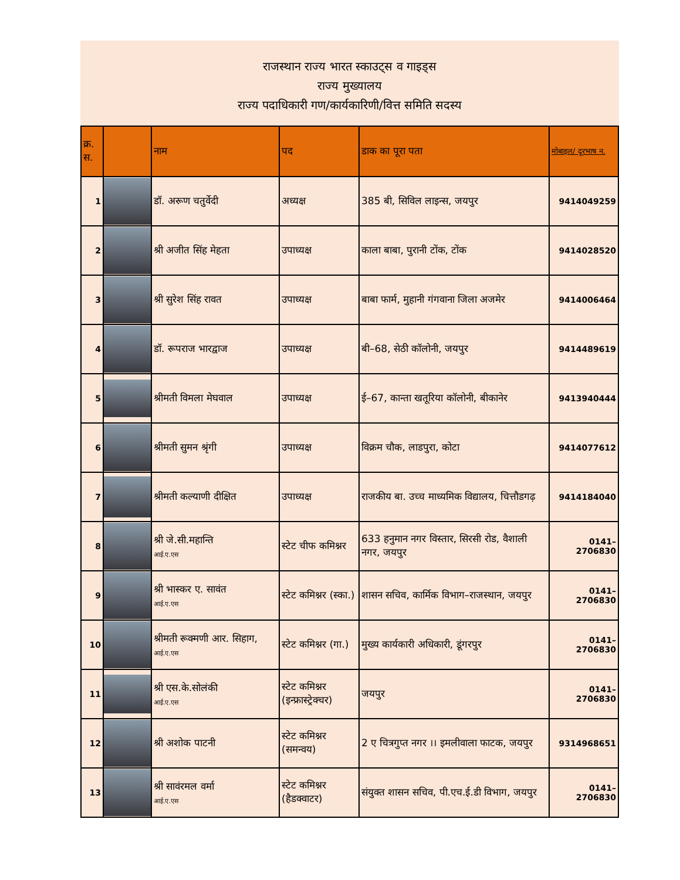राजस्थान राज्य भारत स्काउट्स व गाइड्स
राज्य मुख्यालय
राज्य पदाधिकारी गण/कार्यकारिणी/वित्त समिति सदस्य
| क्र. स. | | नाम | पद | डाक का पूरा पता | मोबाइल/ दूरभाष न. |
| --- | --- | --- | --- | --- | --- |
| 1 | | डॉ. अरूण चतुर्वेदी | अध्यक्ष | 385 बी, सिविल लाइन्स, जयपुर | 9414049259 |
| 2 | | श्री अजीत सिंह मेहता | उपाध्यक्ष | काला बाबा, पुरानी टोंक, टोंक | 9414028520 |
| 3 | | श्री सुरेश सिंह रावत | उपाध्यक्ष | बाबा फार्म, मुहानी गंगवाना जिला अजमेर | 9414006464 |
| 4 | | डॉ. रूपराज भारद्वाज | उपाध्यक्ष | बी–68, सेठी कॉलोनी, जयपुर | 9414489619 |
| 5 | | श्रीमती विमला मेघवाल | उपाध्यक्ष | ई–67, कान्ता खतूरिया कॉलोनी, बीकानेर | 9413940444 |
| 6 | | श्रीमती सुमन श्रृंगी | उपाध्यक्ष | विक्रम चौक, लाडपुरा, कोटा | 9414077612 |
| 7 | | श्रीमती कल्याणी दीक्षित | उपाध्यक्ष | राजकीय बा. उच्च माध्यमिक विद्यालय, चित्तौडगढ़ | 9414184040 |
| 8 | | श्री जे.सी.महान्ति आई.ए.एस | स्टेट चीफ कमिश्नर | 633 हनुमान नगर विस्तार, सिरसी रोड, वैशाली नगर, जयपुर | 0141–2706830 |
| 9 | | श्री भास्कर ए. सावंत आई.ए.एस | स्टेट कमिश्नर (स्का.) | शासन सचिव, कार्मिक विभाग–राजस्थान, जयपुर | 0141–2706830 |
| 10 | | श्रीमती रूक्मणी आर. सिहाग, आई.ए.एस | स्टेट कमिश्नर (गा.) | मुख्य कार्यकारी अधिकारी, डूंगरपुर | 0141–2706830 |
| 11 | | श्री एस.के.सोलंकी आई.ए.एस | स्टेट कमिश्नर (इन्फ्रास्ट्रेक्चर) | जयपुर | 0141–2706830 |
| 12 | | श्री अशोक पाटनी | स्टेट कमिश्नर (समन्वय) | 2 ए चित्रगुप्त नगर ।। इमलीवाला फाटक, जयपुर | 9314968651 |
| 13 | | श्री सावंरमल वर्मा आई.ए.एस | स्टेट कमिश्नर (हैडक्वाटर) | संयुक्त शासन सचिव, पी.एच.ई.डी विभाग, जयपुर | 0141–2706830 |